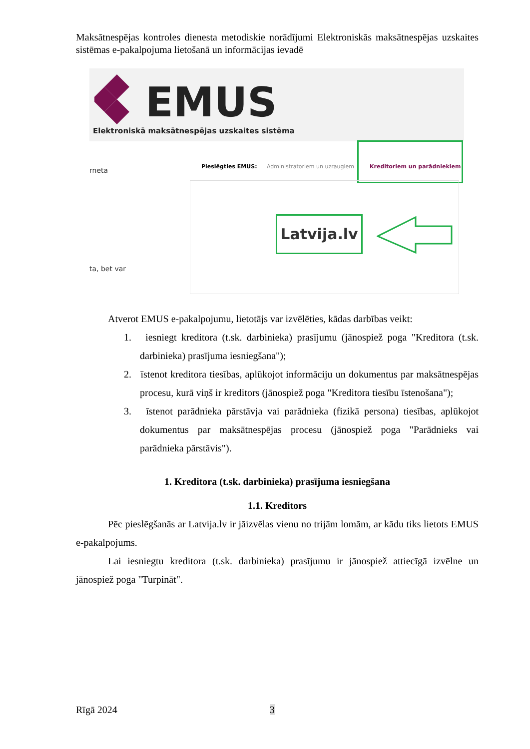Maksātnespējas kontroles dienesta metodiskie norādījumi Elektroniskās maksātnespējas uzskaites sistēmas e-pakalpojuma lietošanā un informācijas ievadē
EMUS
Elektroniskā maksātnespējas uzskaites sistēma
rneta
ta, bet var
Pieslēgties EMUS: Administratoriem un uzraugiem Kreditoriem un parādniekiem
Latvija.lv
Atverot EMUS e-pakalpojumu, lietotājs var izvēlēties, kādas darbības veikt:
1. iesniegt kreditora (t.sk. darbinieka) prasījumu (jānospiež poga "Kreditora (t.sk. darbinieka) prasījuma iesniegšana");
2. īstenot kreditora tiesības, aplūkojot informāciju un dokumentus par maksātnespējas procesu, kurā viņš ir kreditors (jānospiež poga "Kreditora tiesību īstenošana");
3. īstenot parādnieka pārstāvja vai parādnieka (fizikā persona) tiesības, aplūkojot dokumentus par maksātnespējas procesu (jānospiež poga "Parādnieks vai parādnieka pārstāvis").
1. Kreditora (t.sk. darbinieka) prasījuma iesniegšana
1.1. Kreditors
Pēc pieslēgšanās ar Latvija.lv ir jāizvēlas vienu no trijām lomām, ar kādu tiks lietots EMUS e-pakalpojums.
Lai iesniegtu kreditora (t.sk. darbinieka) prasījumu ir jānospiež attiecīgā izvēlne un jānospiež poga "Turpināt".
Rīgā 2024 3